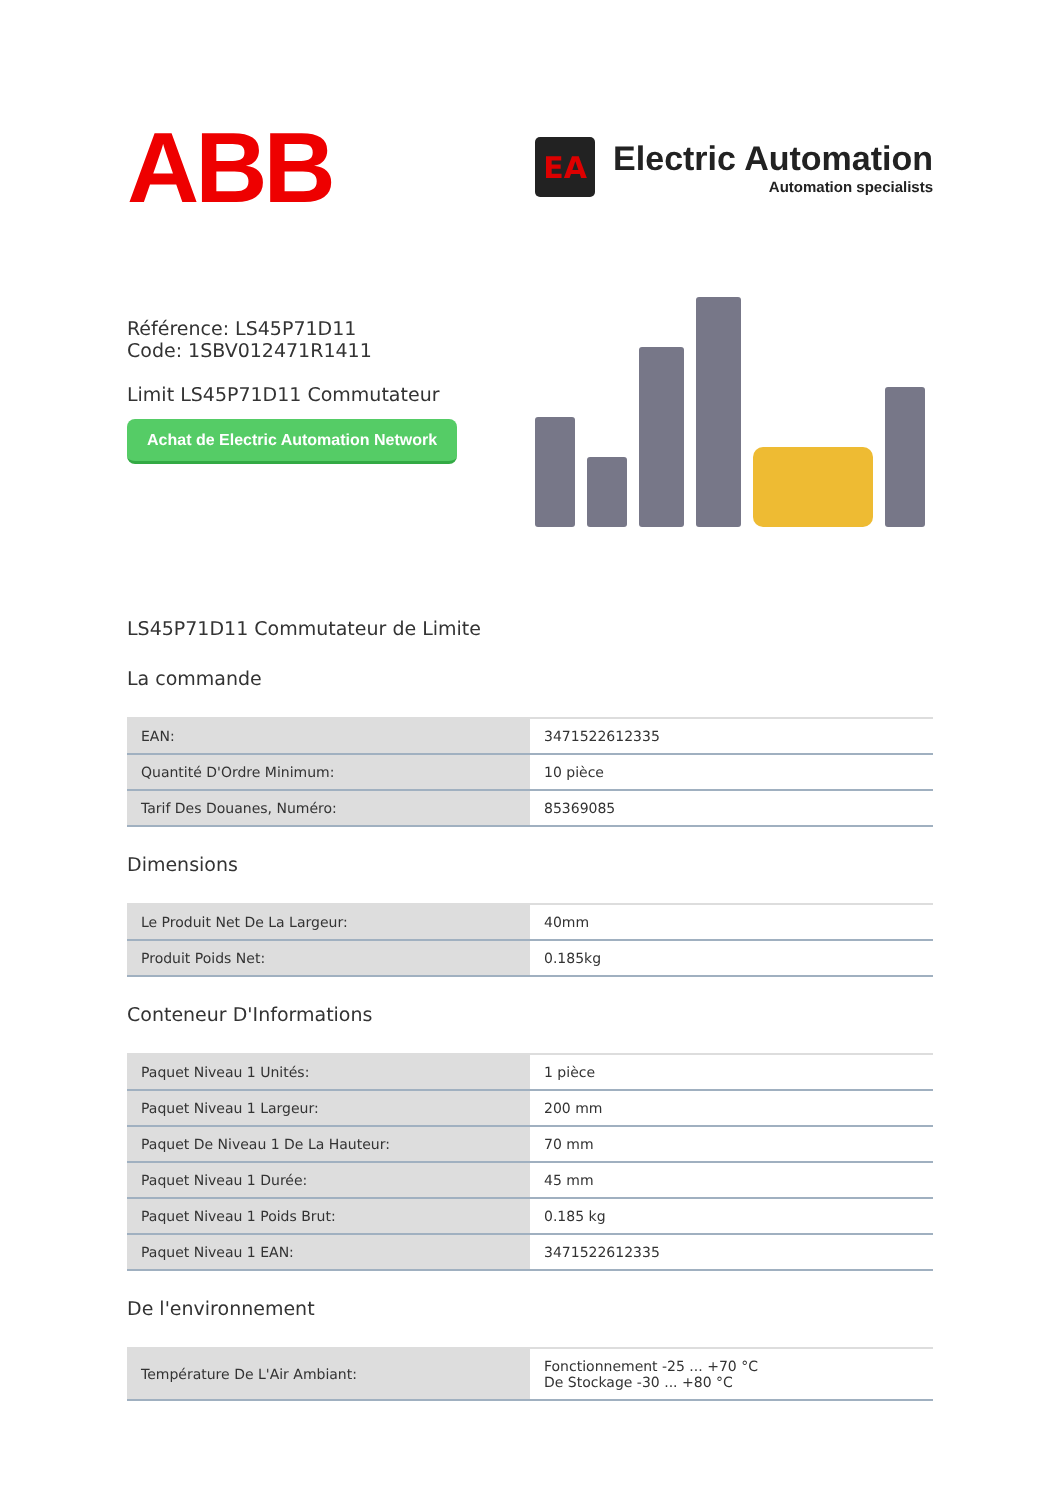ABB
EA
Electric Automation
Automation specialists
Référence: LS45P71D11
Code: 1SBV012471R1411
Limit LS45P71D11 Commutateur
Achat de Electric Automation Network
LS45P71D11 Commutateur de Limite
La commande
| EAN: | 3471522612335 |
| Quantité D'Ordre Minimum: | 10 pièce |
| Tarif Des Douanes, Numéro: | 85369085 |
Dimensions
| Le Produit Net De La Largeur: | 40mm |
| Produit Poids Net: | 0.185kg |
Conteneur D'Informations
| Paquet Niveau 1 Unités: | 1 pièce |
| Paquet Niveau 1 Largeur: | 200 mm |
| Paquet De Niveau 1 De La Hauteur: | 70 mm |
| Paquet Niveau 1 Durée: | 45 mm |
| Paquet Niveau 1 Poids Brut: | 0.185 kg |
| Paquet Niveau 1 EAN: | 3471522612335 |
De l'environnement
| Température De L'Air Ambiant: | Fonctionnement -25 ... +70 °C De Stockage -30 ... +80 °C |